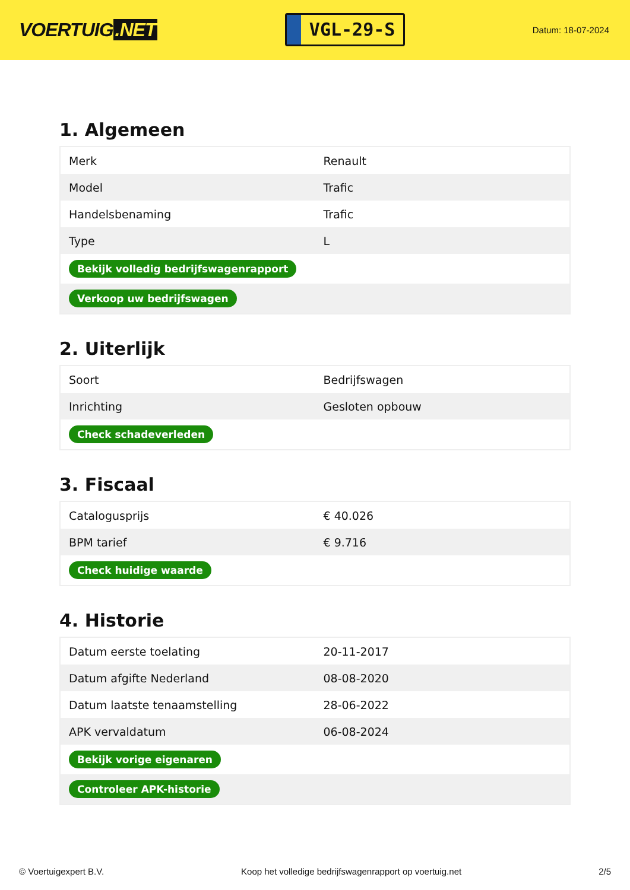VOERTUIG.NET
VGL-29-S
Datum: 18-07-2024
1. Algemeen
| Merk | Renault |
| Model | Trafic |
| Handelsbenaming | Trafic |
| Type | L |
| Bekijk volledig bedrijfswagenrapport | |
| Verkoop uw bedrijfswagen | |
2. Uiterlijk
| Soort | Bedrijfswagen |
| Inrichting | Gesloten opbouw |
| Check schadeverleden | |
3. Fiscaal
| Catalogusprijs | € 40.026 |
| BPM tarief | € 9.716 |
| Check huidige waarde | |
4. Historie
| Datum eerste toelating | 20-11-2017 |
| Datum afgifte Nederland | 08-08-2020 |
| Datum laatste tenaamstelling | 28-06-2022 |
| APK vervaldatum | 06-08-2024 |
| Bekijk vorige eigenaren | |
| Controleer APK-historie | |
© Voertuigexpert B.V. Koop het volledige bedrijfswagenrapport op voertuig.net 2/5